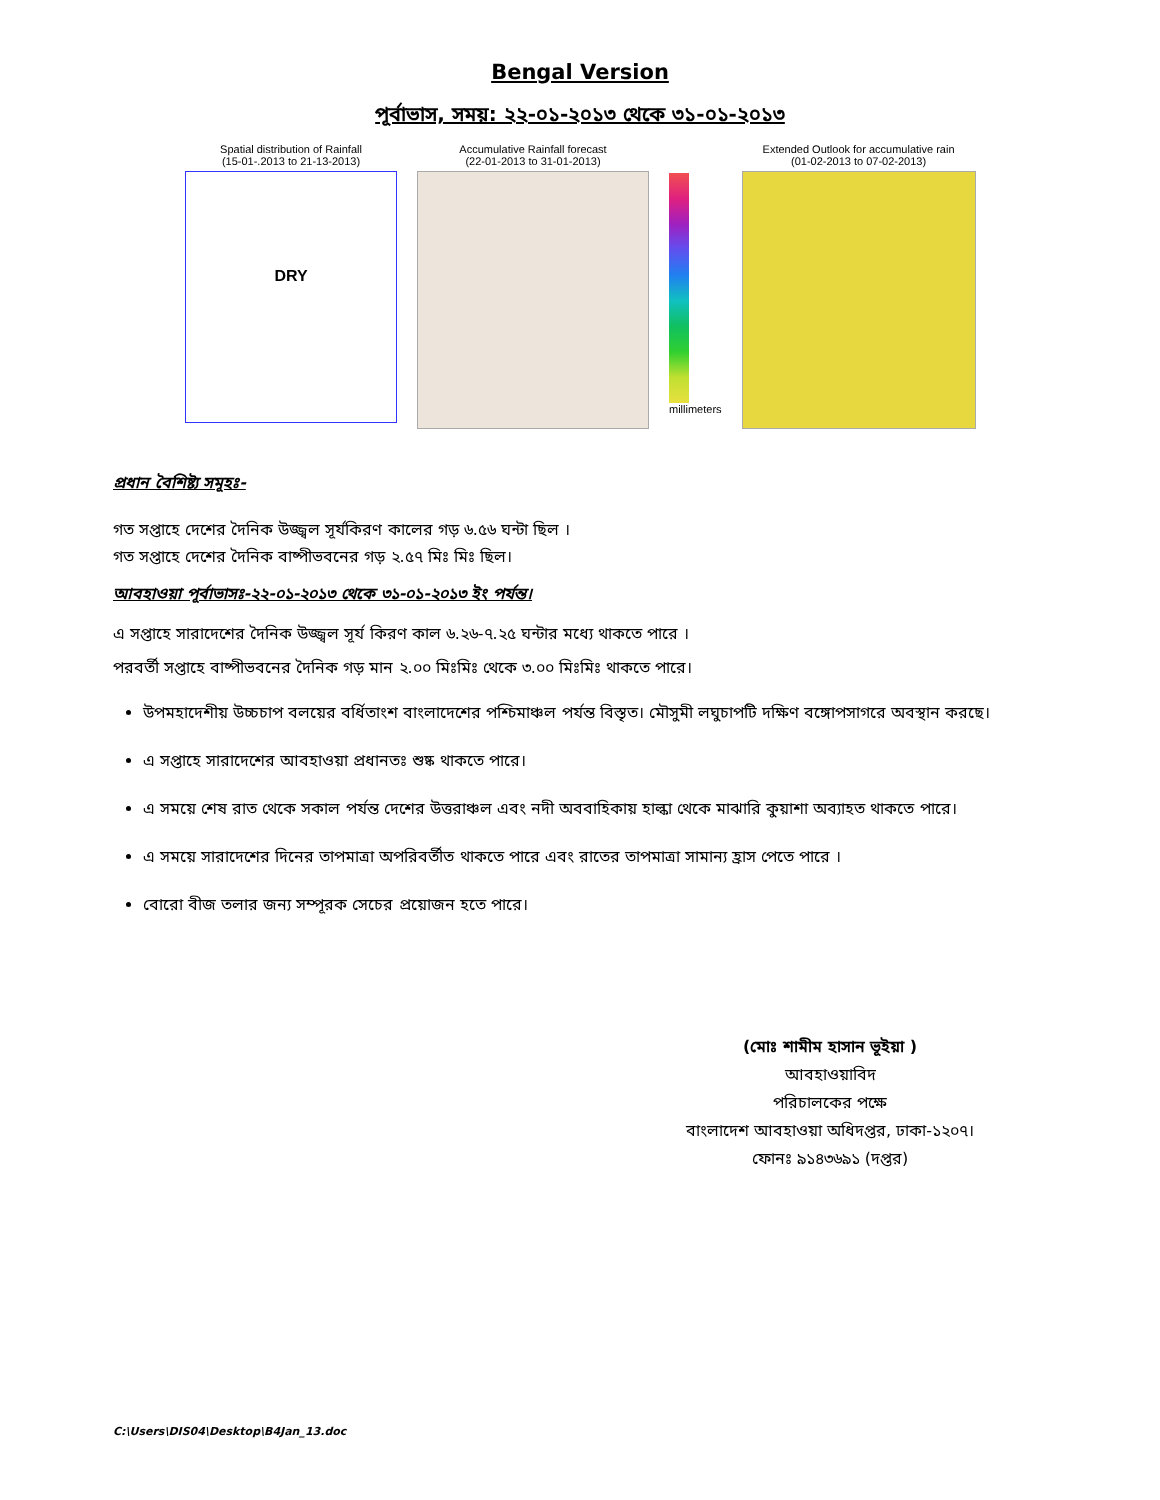Bengal Version
পূর্বাভাস, সময়: ২২-০১-২০১৩ থেকে ৩১-০১-২০১৩
Spatial distribution of Rainfall
(15-01-.2013 to 21-13-2013)
DRY
Accumulative Rainfall forecast
(22-01-2013 to 31-01-2013)
millimeters Extended Outlook for accumulative rain
(01-02-2013 to 07-02-2013)
প্রধান বৈশিষ্ট্য সমূহঃ-
গত সপ্তাহে দেশের দৈনিক উজ্জ্বল সূর্যকিরণ কালের গড় ৬.৫৬ ঘন্টা ছিল ।
গত সপ্তাহে দেশের দৈনিক বাষ্পীভবনের গড় ২.৫৭ মিঃ মিঃ ছিল।
আবহাওয়া পূর্বাভাসঃ-২২-০১-২০১৩ থেকে ৩১-০১-২০১৩ ইং পর্যন্ত।
এ সপ্তাহে সারাদেশের দৈনিক উজ্জ্বল সূর্য কিরণ কাল ৬.২৬-৭.২৫ ঘন্টার মধ্যে থাকতে পারে ।
পরবর্তী সপ্তাহে বাষ্পীভবনের দৈনিক গড় মান ২.০০ মিঃমিঃ থেকে ৩.০০ মিঃমিঃ থাকতে পারে।
উপমহাদেশীয় উচ্চচাপ বলয়ের বর্ধিতাংশ বাংলাদেশের পশ্চিমাঞ্চল পর্যন্ত বিস্তৃত। মৌসুমী লঘুচাপটি দক্ষিণ বঙ্গোপসাগরে অবস্থান করছে।
এ সপ্তাহে সারাদেশের আবহাওয়া প্রধানতঃ শুষ্ক থাকতে পারে।
এ সময়ে শেষ রাত থেকে সকাল পর্যন্ত দেশের উত্তরাঞ্চল এবং নদী অববাহিকায় হাল্কা থেকে মাঝারি কুয়াশা অব্যাহত থাকতে পারে।
এ সময়ে সারাদেশের দিনের তাপমাত্রা অপরিবর্তীত থাকতে পারে এবং রাতের তাপমাত্রা সামান্য হ্রাস পেতে পারে ।
বোরো বীজ তলার জন্য সম্পূরক সেচের প্রয়োজন হতে পারে।
(মোঃ শামীম হাসান ভূইয়া )
আবহাওয়াবিদ
পরিচালকের পক্ষে
বাংলাদেশ আবহাওয়া অধিদপ্তর, ঢাকা-১২০৭।
ফোনঃ ৯১৪৩৬৯১ (দপ্তর)
C:\Users\DIS04\Desktop\B4Jan_13.doc